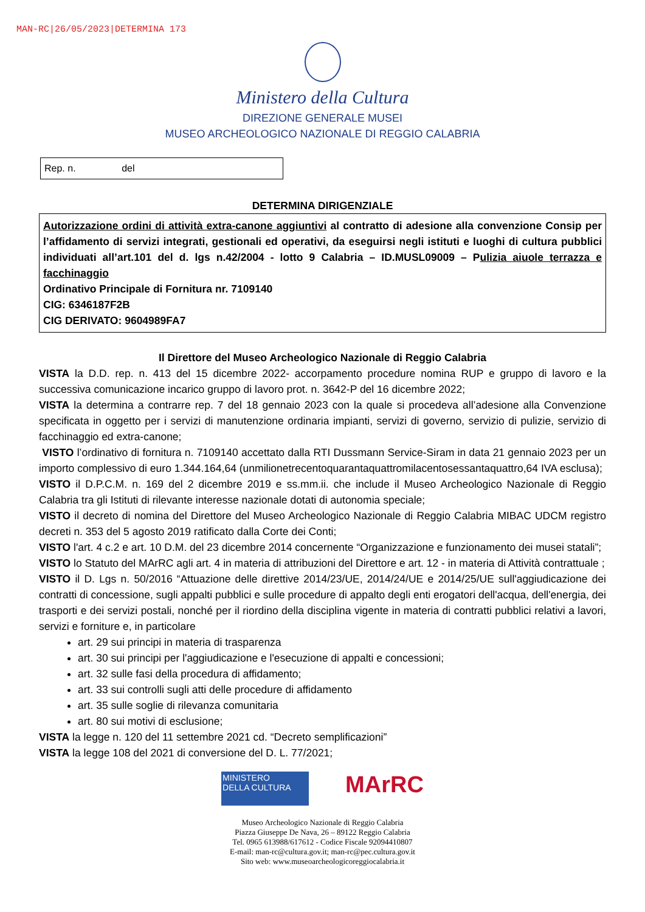MAN-RC|26/05/2023|DETERMINA 173
Ministero della Cultura
DIREZIONE GENERALE MUSEI
MUSEO ARCHEOLOGICO NAZIONALE DI REGGIO CALABRIA
Rep. n. del
DETERMINA DIRIGENZIALE
Autorizzazione ordini di attività extra-canone aggiuntivi al contratto di adesione alla convenzione Consip per l’affidamento di servizi integrati, gestionali ed operativi, da eseguirsi negli istituti e luoghi di cultura pubblici individuati all’art.101 del d. lgs n.42/2004 - lotto 9 Calabria – ID.MUSL09009 – Pulizia aiuole terrazza e facchinaggio
Ordinativo Principale di Fornitura nr. 7109140
CIG: 6346187F2B
CIG DERIVATO: 9604989FA7
Il Direttore del Museo Archeologico Nazionale di Reggio Calabria
VISTA la D.D. rep. n. 413 del 15 dicembre 2022- accorpamento procedure nomina RUP e gruppo di lavoro e la successiva comunicazione incarico gruppo di lavoro prot. n. 3642-P del 16 dicembre 2022;
VISTA la determina a contrarre rep. 7 del 18 gennaio 2023 con la quale si procedeva all’adesione alla Convenzione specificata in oggetto per i servizi di manutenzione ordinaria impianti, servizi di governo, servizio di pulizie, servizio di facchinaggio ed extra-canone;
VISTO l’ordinativo di fornitura n. 7109140 accettato dalla RTI Dussmann Service-Siram in data 21 gennaio 2023 per un importo complessivo di euro 1.344.164,64 (unmilionetrecentoquarantaquattromilacentosessantaquattro,64 IVA esclusa);
VISTO il D.P.C.M. n. 169 del 2 dicembre 2019 e ss.mm.ii. che include il Museo Archeologico Nazionale di Reggio Calabria tra gli Istituti di rilevante interesse nazionale dotati di autonomia speciale;
VISTO il decreto di nomina del Direttore del Museo Archeologico Nazionale di Reggio Calabria MIBAC UDCM registro decreti n. 353 del 5 agosto 2019 ratificato dalla Corte dei Conti;
VISTO l'art. 4 c.2 e art. 10 D.M. del 23 dicembre 2014 concernente “Organizzazione e funzionamento dei musei statali”;
VISTO lo Statuto del MArRC agli art. 4 in materia di attribuzioni del Direttore e art. 12 - in materia di Attività contrattuale ;
VISTO il D. Lgs n. 50/2016 “Attuazione delle direttive 2014/23/UE, 2014/24/UE e 2014/25/UE sull'aggiudicazione dei contratti di concessione, sugli appalti pubblici e sulle procedure di appalto degli enti erogatori dell'acqua, dell'energia, dei trasporti e dei servizi postali, nonché per il riordino della disciplina vigente in materia di contratti pubblici relativi a lavori, servizi e forniture e, in particolare
art. 29 sui principi in materia di trasparenza
art. 30 sui principi per l'aggiudicazione e l'esecuzione di appalti e concessioni;
art. 32 sulle fasi della procedura di affidamento;
art. 33 sui controlli sugli atti delle procedure di affidamento
art. 35 sulle soglie di rilevanza comunitaria
art. 80 sui motivi di esclusione;
VISTA la legge n. 120 del 11 settembre 2021 cd. “Decreto semplificazioni”
VISTA la legge 108 del 2021 di conversione del D. L. 77/2021;
MINISTERO
DELLA CULTURA
MArRC
Museo Archeologico Nazionale di Reggio Calabria
Piazza Giuseppe De Nava, 26 – 89122 Reggio Calabria
Tel. 0965 613988/617612 - Codice Fiscale 92094410807
E-mail: man-rc@cultura.gov.it; man-rc@pec.cultura.gov.it
Sito web: www.museoarcheologicoreggiocalabria.it